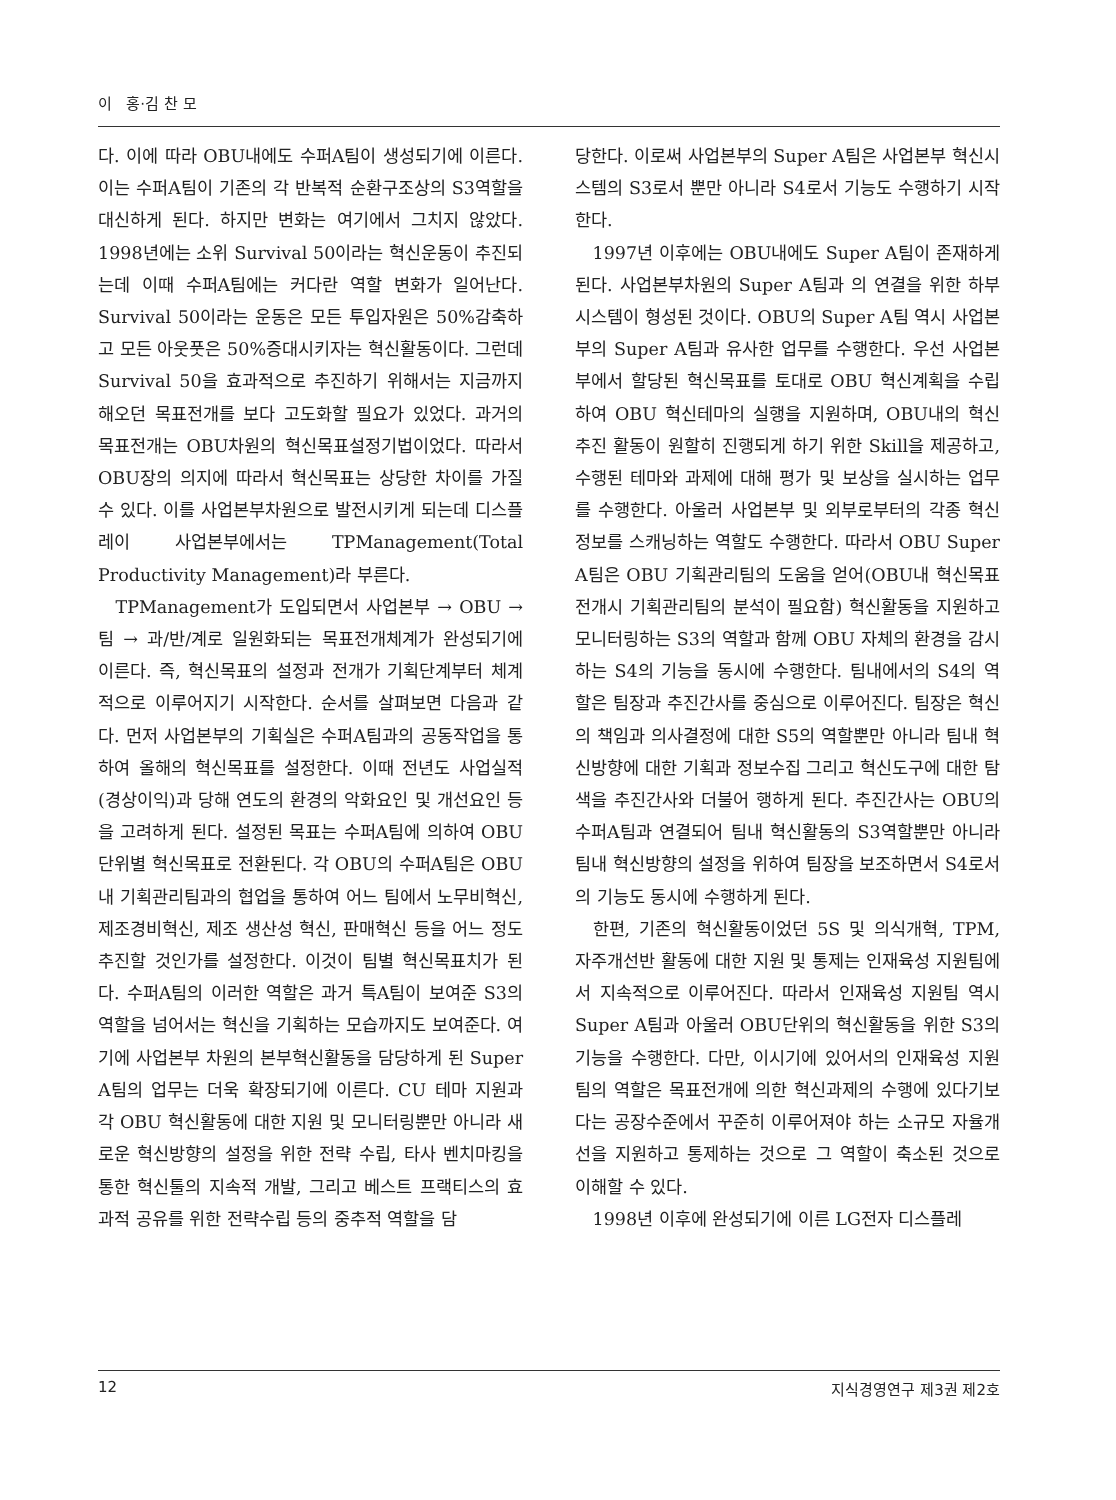이 홍·김 찬 모
다. 이에 따라 OBU내에도 수퍼A팀이 생성되기에 이른다. 이는 수퍼A팀이 기존의 각 반복적 순환구조상의 S3역할을 대신하게 된다. 하지만 변화는 여기에서 그치지 않았다. 1998년에는 소위 Survival 50이라는 혁신운동이 추진되는데 이때 수퍼A팀에는 커다란 역할 변화가 일어난다. Survival 50이라는 운동은 모든 투입자원은 50%감축하고 모든 아웃풋은 50%증대시키자는 혁신활동이다. 그런데 Survival 50을 효과적으로 추진하기 위해서는 지금까지 해오던 목표전개를 보다 고도화할 필요가 있었다. 과거의 목표전개는 OBU차원의 혁신목표설정기법이었다. 따라서 OBU장의 의지에 따라서 혁신목표는 상당한 차이를 가질 수 있다. 이를 사업본부차원으로 발전시키게 되는데 디스플레이 사업본부에서는 TPManagement(Total Productivity Management)라 부른다.
TPManagement가 도입되면서 사업본부 → OBU → 팀 → 과/반/계로 일원화되는 목표전개체계가 완성되기에 이른다. 즉, 혁신목표의 설정과 전개가 기획단계부터 체계적으로 이루어지기 시작한다. 순서를 살펴보면 다음과 같다. 먼저 사업본부의 기획실은 수퍼A팀과의 공동작업을 통하여 올해의 혁신목표를 설정한다. 이때 전년도 사업실적(경상이익)과 당해 연도의 환경의 악화요인 및 개선요인 등을 고려하게 된다. 설정된 목표는 수퍼A팀에 의하여 OBU단위별 혁신목표로 전환된다. 각 OBU의 수퍼A팀은 OBU내 기획관리팀과의 협업을 통하여 어느 팀에서 노무비혁신, 제조경비혁신, 제조 생산성 혁신, 판매혁신 등을 어느 정도 추진할 것인가를 설정한다. 이것이 팀별 혁신목표치가 된다. 수퍼A팀의 이러한 역할은 과거 특A팀이 보여준 S3의 역할을 넘어서는 혁신을 기획하는 모습까지도 보여준다. 여기에 사업본부 차원의 본부혁신활동을 담당하게 된 Super A팀의 업무는 더욱 확장되기에 이른다. CU 테마 지원과 각 OBU 혁신활동에 대한 지원 및 모니터링뿐만 아니라 새로운 혁신방향의 설정을 위한 전략 수립, 타사 벤치마킹을 통한 혁신툴의 지속적 개발, 그리고 베스트 프랙티스의 효과적 공유를 위한 전략수립 등의 중추적 역할을 담
당한다. 이로써 사업본부의 Super A팀은 사업본부 혁신시스템의 S3로서 뿐만 아니라 S4로서 기능도 수행하기 시작한다.
1997년 이후에는 OBU내에도 Super A팀이 존재하게 된다. 사업본부차원의 Super A팀과 의 연결을 위한 하부 시스템이 형성된 것이다. OBU의 Super A팀 역시 사업본부의 Super A팀과 유사한 업무를 수행한다. 우선 사업본부에서 할당된 혁신목표를 토대로 OBU 혁신계획을 수립하여 OBU 혁신테마의 실행을 지원하며, OBU내의 혁신 추진 활동이 원할히 진행되게 하기 위한 Skill을 제공하고, 수행된 테마와 과제에 대해 평가 및 보상을 실시하는 업무를 수행한다. 아울러 사업본부 및 외부로부터의 각종 혁신정보를 스캐닝하는 역할도 수행한다. 따라서 OBU Super A팀은 OBU 기획관리팀의 도움을 얻어(OBU내 혁신목표 전개시 기획관리팀의 분석이 필요함) 혁신활동을 지원하고 모니터링하는 S3의 역할과 함께 OBU 자체의 환경을 감시하는 S4의 기능을 동시에 수행한다. 팀내에서의 S4의 역할은 팀장과 추진간사를 중심으로 이루어진다. 팀장은 혁신의 책임과 의사결정에 대한 S5의 역할뿐만 아니라 팀내 혁신방향에 대한 기획과 정보수집 그리고 혁신도구에 대한 탐색을 추진간사와 더불어 행하게 된다. 추진간사는 OBU의 수퍼A팀과 연결되어 팀내 혁신활동의 S3역할뿐만 아니라 팀내 혁신방향의 설정을 위하여 팀장을 보조하면서 S4로서의 기능도 동시에 수행하게 된다.
한편, 기존의 혁신활동이었던 5S 및 의식개혁, TPM, 자주개선반 활동에 대한 지원 및 통제는 인재육성 지원팀에서 지속적으로 이루어진다. 따라서 인재육성 지원팀 역시 Super A팀과 아울러 OBU단위의 혁신활동을 위한 S3의 기능을 수행한다. 다만, 이시기에 있어서의 인재육성 지원팀의 역할은 목표전개에 의한 혁신과제의 수행에 있다기보다는 공장수준에서 꾸준히 이루어져야 하는 소규모 자율개선을 지원하고 통제하는 것으로 그 역할이 축소된 것으로 이해할 수 있다.
1998년 이후에 완성되기에 이른 LG전자 디스플레
12 지식경영연구 제3권 제2호